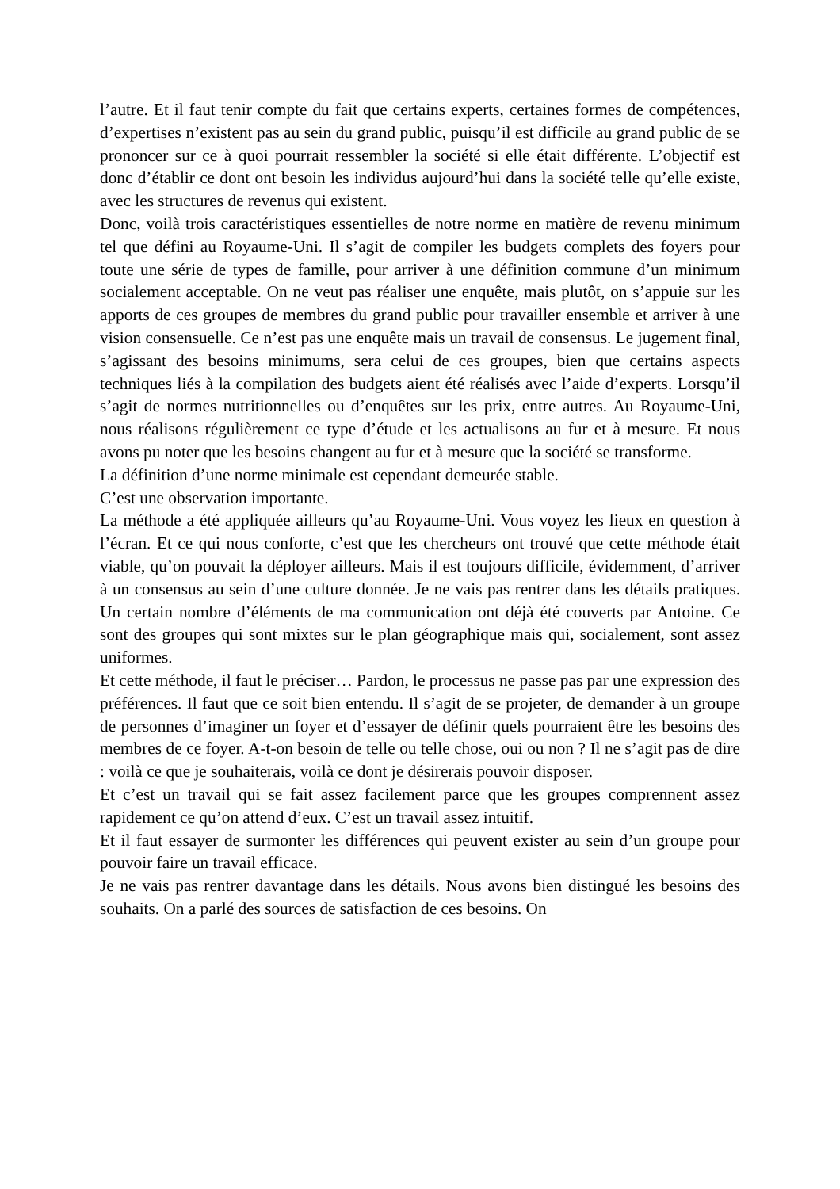l’autre. Et il faut tenir compte du fait que certains experts, certaines formes de compétences, d’expertises n’existent pas au sein du grand public, puisqu’il est difficile au grand public de se prononcer sur ce à quoi pourrait ressembler la société si elle était différente. L’objectif est donc d’établir ce dont ont besoin les individus aujourd’hui dans la société telle qu’elle existe, avec les structures de revenus qui existent.
Donc, voilà trois caractéristiques essentielles de notre norme en matière de revenu minimum tel que défini au Royaume-Uni. Il s’agit de compiler les budgets complets des foyers pour toute une série de types de famille, pour arriver à une définition commune d’un minimum socialement acceptable. On ne veut pas réaliser une enquête, mais plutôt, on s’appuie sur les apports de ces groupes de membres du grand public pour travailler ensemble et arriver à une vision consensuelle. Ce n’est pas une enquête mais un travail de consensus. Le jugement final, s’agissant des besoins minimums, sera celui de ces groupes, bien que certains aspects techniques liés à la compilation des budgets aient été réalisés avec l’aide d’experts. Lorsqu’il s’agit de normes nutritionnelles ou d’enquêtes sur les prix, entre autres. Au Royaume-Uni, nous réalisons régulièrement ce type d’étude et les actualisons au fur et à mesure. Et nous avons pu noter que les besoins changent au fur et à mesure que la société se transforme.
La définition d’une norme minimale est cependant demeurée stable.
C’est une observation importante.
La méthode a été appliquée ailleurs qu’au Royaume-Uni. Vous voyez les lieux en question à l’écran. Et ce qui nous conforte, c’est que les chercheurs ont trouvé que cette méthode était viable, qu’on pouvait la déployer ailleurs. Mais il est toujours difficile, évidemment, d’arriver à un consensus au sein d’une culture donnée. Je ne vais pas rentrer dans les détails pratiques. Un certain nombre d’éléments de ma communication ont déjà été couverts par Antoine. Ce sont des groupes qui sont mixtes sur le plan géographique mais qui, socialement, sont assez uniformes.
Et cette méthode, il faut le préciser… Pardon, le processus ne passe pas par une expression des préférences. Il faut que ce soit bien entendu. Il s’agit de se projeter, de demander à un groupe de personnes d’imaginer un foyer et d’essayer de définir quels pourraient être les besoins des membres de ce foyer. A-t-on besoin de telle ou telle chose, oui ou non ? Il ne s’agit pas de dire : voilà ce que je souhaiterais, voilà ce dont je désirerais pouvoir disposer.
Et c’est un travail qui se fait assez facilement parce que les groupes comprennent assez rapidement ce qu’on attend d’eux. C’est un travail assez intuitif.
Et il faut essayer de surmonter les différences qui peuvent exister au sein d’un groupe pour pouvoir faire un travail efficace.
Je ne vais pas rentrer davantage dans les détails. Nous avons bien distingué les besoins des souhaits. On a parlé des sources de satisfaction de ces besoins. On